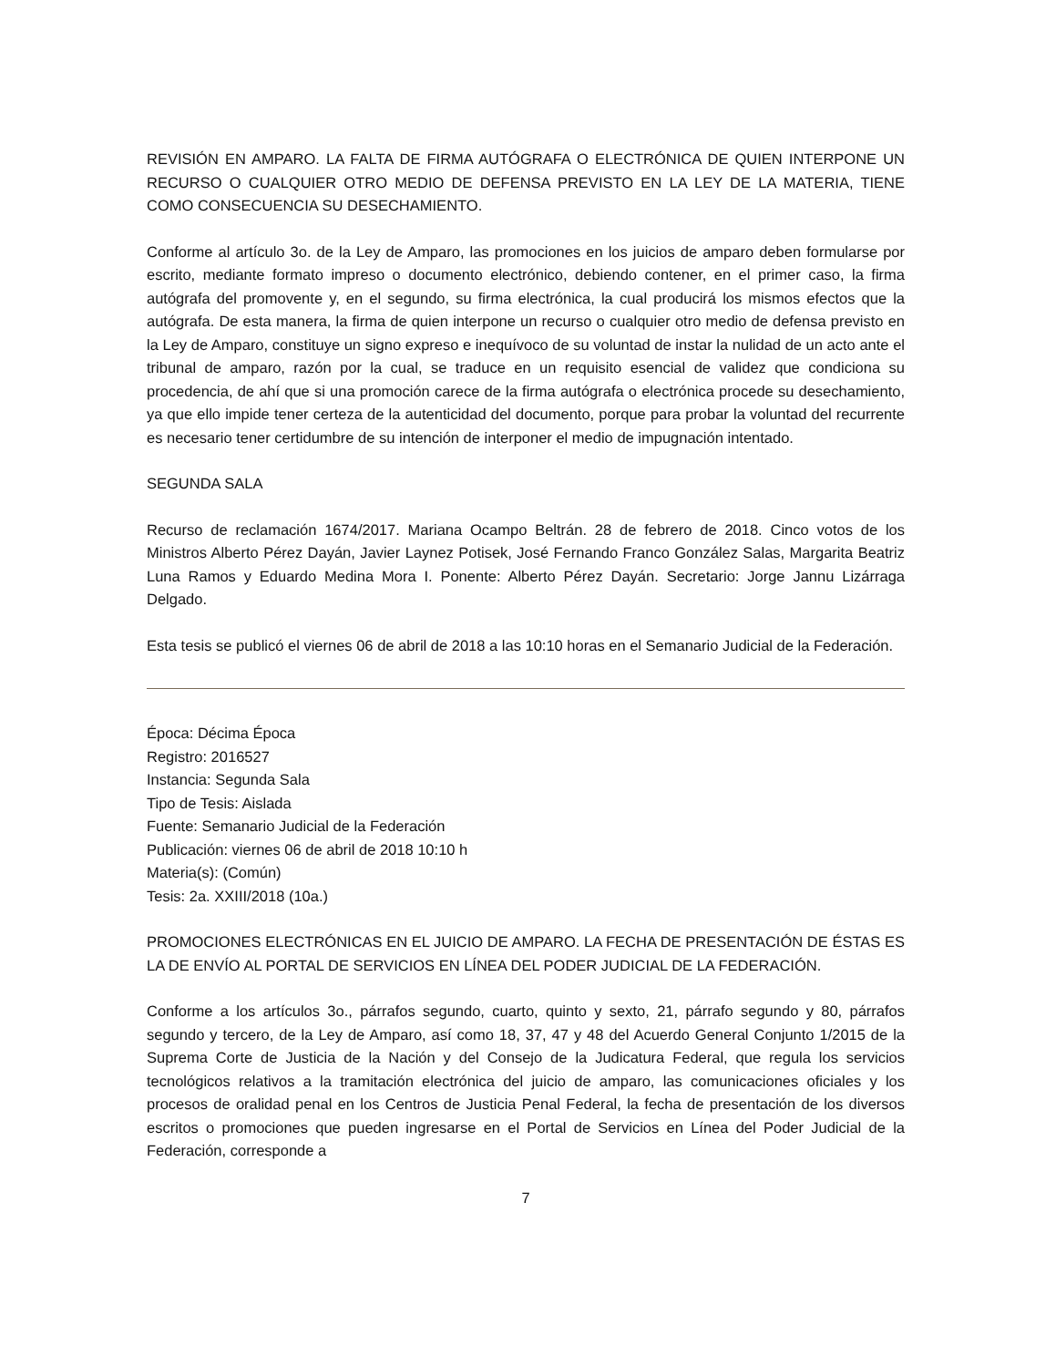REVISIÓN EN AMPARO. LA FALTA DE FIRMA AUTÓGRAFA O ELECTRÓNICA DE QUIEN INTERPONE UN RECURSO O CUALQUIER OTRO MEDIO DE DEFENSA PREVISTO EN LA LEY DE LA MATERIA, TIENE COMO CONSECUENCIA SU DESECHAMIENTO.
Conforme al artículo 3o. de la Ley de Amparo, las promociones en los juicios de amparo deben formularse por escrito, mediante formato impreso o documento electrónico, debiendo contener, en el primer caso, la firma autógrafa del promovente y, en el segundo, su firma electrónica, la cual producirá los mismos efectos que la autógrafa. De esta manera, la firma de quien interpone un recurso o cualquier otro medio de defensa previsto en la Ley de Amparo, constituye un signo expreso e inequívoco de su voluntad de instar la nulidad de un acto ante el tribunal de amparo, razón por la cual, se traduce en un requisito esencial de validez que condiciona su procedencia, de ahí que si una promoción carece de la firma autógrafa o electrónica procede su desechamiento, ya que ello impide tener certeza de la autenticidad del documento, porque para probar la voluntad del recurrente es necesario tener certidumbre de su intención de interponer el medio de impugnación intentado.
SEGUNDA SALA
Recurso de reclamación 1674/2017. Mariana Ocampo Beltrán. 28 de febrero de 2018. Cinco votos de los Ministros Alberto Pérez Dayán, Javier Laynez Potisek, José Fernando Franco González Salas, Margarita Beatriz Luna Ramos y Eduardo Medina Mora I. Ponente: Alberto Pérez Dayán. Secretario: Jorge Jannu Lizárraga Delgado.
Esta tesis se publicó el viernes 06 de abril de 2018 a las 10:10 horas en el Semanario Judicial de la Federación.
Época: Décima Época
Registro: 2016527
Instancia: Segunda Sala
Tipo de Tesis: Aislada
Fuente: Semanario Judicial de la Federación
Publicación: viernes 06 de abril de 2018 10:10 h
Materia(s): (Común)
Tesis: 2a. XXIII/2018 (10a.)
PROMOCIONES ELECTRÓNICAS EN EL JUICIO DE AMPARO. LA FECHA DE PRESENTACIÓN DE ÉSTAS ES LA DE ENVÍO AL PORTAL DE SERVICIOS EN LÍNEA DEL PODER JUDICIAL DE LA FEDERACIÓN.
Conforme a los artículos 3o., párrafos segundo, cuarto, quinto y sexto, 21, párrafo segundo y 80, párrafos segundo y tercero, de la Ley de Amparo, así como 18, 37, 47 y 48 del Acuerdo General Conjunto 1/2015 de la Suprema Corte de Justicia de la Nación y del Consejo de la Judicatura Federal, que regula los servicios tecnológicos relativos a la tramitación electrónica del juicio de amparo, las comunicaciones oficiales y los procesos de oralidad penal en los Centros de Justicia Penal Federal, la fecha de presentación de los diversos escritos o promociones que pueden ingresarse en el Portal de Servicios en Línea del Poder Judicial de la Federación, corresponde a
7